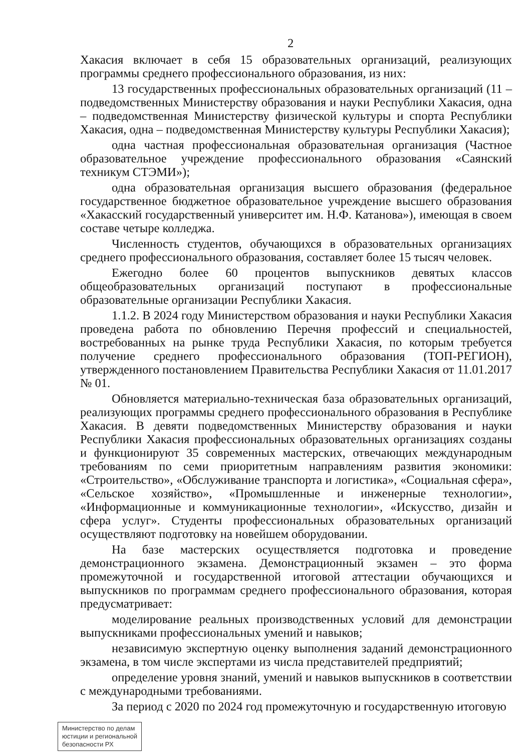2
Хакасия включает в себя 15 образовательных организаций, реализующих программы среднего профессионального образования, из них:
13 государственных профессиональных образовательных организаций (11 – подведомственных Министерству образования и науки Республики Хакасия, одна – подведомственная Министерству физической культуры и спорта Республики Хакасия, одна – подведомственная Министерству культуры Республики Хакасия);
одна частная профессиональная образовательная организация (Частное образовательное учреждение профессионального образования «Саянский техникум СТЭМИ»);
одна образовательная организация высшего образования (федеральное государственное бюджетное образовательное учреждение высшего образования «Хакасский государственный университет им. Н.Ф. Катанова»), имеющая в своем составе четыре колледжа.
Численность студентов, обучающихся в образовательных организациях среднего профессионального образования, составляет более 15 тысяч человек.
Ежегодно более 60 процентов выпускников девятых классов общеобразовательных организаций поступают в профессиональные образовательные организации Республики Хакасия.
1.1.2. В 2024 году Министерством образования и науки Республики Хакасия проведена работа по обновлению Перечня профессий и специальностей, востребованных на рынке труда Республики Хакасия, по которым требуется получение среднего профессионального образования (ТОП-РЕГИОН), утвержденного постановлением Правительства Республики Хакасия от 11.01.2017 № 01.
Обновляется материально-техническая база образовательных организаций, реализующих программы среднего профессионального образования в Республике Хакасия. В девяти подведомственных Министерству образования и науки Республики Хакасия профессиональных образовательных организациях созданы и функционируют 35 современных мастерских, отвечающих международным требованиям по семи приоритетным направлениям развития экономики: «Строительство», «Обслуживание транспорта и логистика», «Социальная сфера», «Сельское хозяйство», «Промышленные и инженерные технологии», «Информационные и коммуникационные технологии», «Искусство, дизайн и сфера услуг». Студенты профессиональных образовательных организаций осуществляют подготовку на новейшем оборудовании.
На базе мастерских осуществляется подготовка и проведение демонстрационного экзамена. Демонстрационный экзамен – это форма промежуточной и государственной итоговой аттестации обучающихся и выпускников по программам среднего профессионального образования, которая предусматривает:
моделирование реальных производственных условий для демонстрации выпускниками профессиональных умений и навыков;
независимую экспертную оценку выполнения заданий демонстрационного экзамена, в том числе экспертами из числа представителей предприятий;
определение уровня знаний, умений и навыков выпускников в соответствии с международными требованиями.
За период с 2020 по 2024 год промежуточную и государственную итоговую
Министерство по делам
юстиции и региональной
безопасности РХ